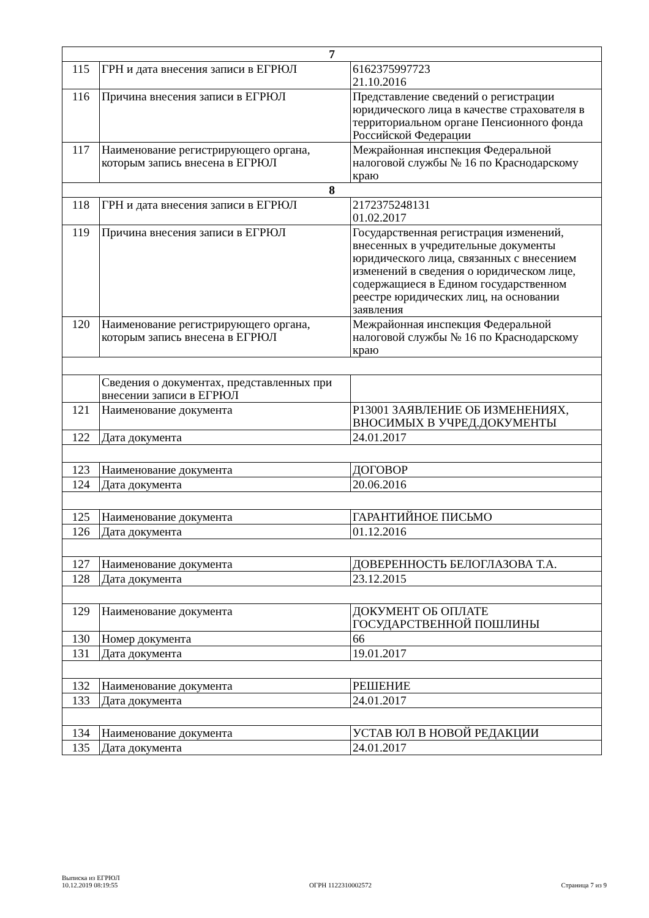| 7 | | |
| 115 | ГРН и дата внесения записи в ЕГРЮЛ | 6162375997723 21.10.2016 |
| 116 | Причина внесения записи в ЕГРЮЛ | Представление сведений о регистрации юридического лица в качестве страхователя в территориальном органе Пенсионного фонда Российской Федерации |
| 117 | Наименование регистрирующего органа, которым запись внесена в ЕГРЮЛ | Межрайонная инспекция Федеральной налоговой службы № 16 по Краснодарскому краю |
| 8 | | |
| 118 | ГРН и дата внесения записи в ЕГРЮЛ | 2172375248131 01.02.2017 |
| 119 | Причина внесения записи в ЕГРЮЛ | Государственная регистрация изменений, внесенных в учредительные документы юридического лица, связанных с внесением изменений в сведения о юридическом лице, содержащиеся в Едином государственном реестре юридических лиц, на основании заявления |
| 120 | Наименование регистрирующего органа, которым запись внесена в ЕГРЮЛ | Межрайонная инспекция Федеральной налоговой службы № 16 по Краснодарскому краю |
| | Сведения о документах, представленных при внесении записи в ЕГРЮЛ | |
| 121 | Наименование документа | Р13001 ЗАЯВЛЕНИЕ ОБ ИЗМЕНЕНИЯХ, ВНОСИМЫХ В УЧРЕД.ДОКУМЕНТЫ |
| 122 | Дата документа | 24.01.2017 |
| 123 | Наименование документа | ДОГОВОР |
| 124 | Дата документа | 20.06.2016 |
| 125 | Наименование документа | ГАРАНТИЙНОЕ ПИСЬМО |
| 126 | Дата документа | 01.12.2016 |
| 127 | Наименование документа | ДОВЕРЕННОСТЬ БЕЛОГЛАЗОВА Т.А. |
| 128 | Дата документа | 23.12.2015 |
| 129 | Наименование документа | ДОКУМЕНТ ОБ ОПЛАТЕ ГОСУДАРСТВЕННОЙ ПОШЛИНЫ |
| 130 | Номер документа | 66 |
| 131 | Дата документа | 19.01.2017 |
| 132 | Наименование документа | РЕШЕНИЕ |
| 133 | Дата документа | 24.01.2017 |
| 134 | Наименование документа | УСТАВ ЮЛ В НОВОЙ РЕДАКЦИИ |
| 135 | Дата документа | 24.01.2017 |
Выписка из ЕГРЮЛ
10.12.2019 08:19:55
ОГРН 1122310002572
Страница 7 из 9